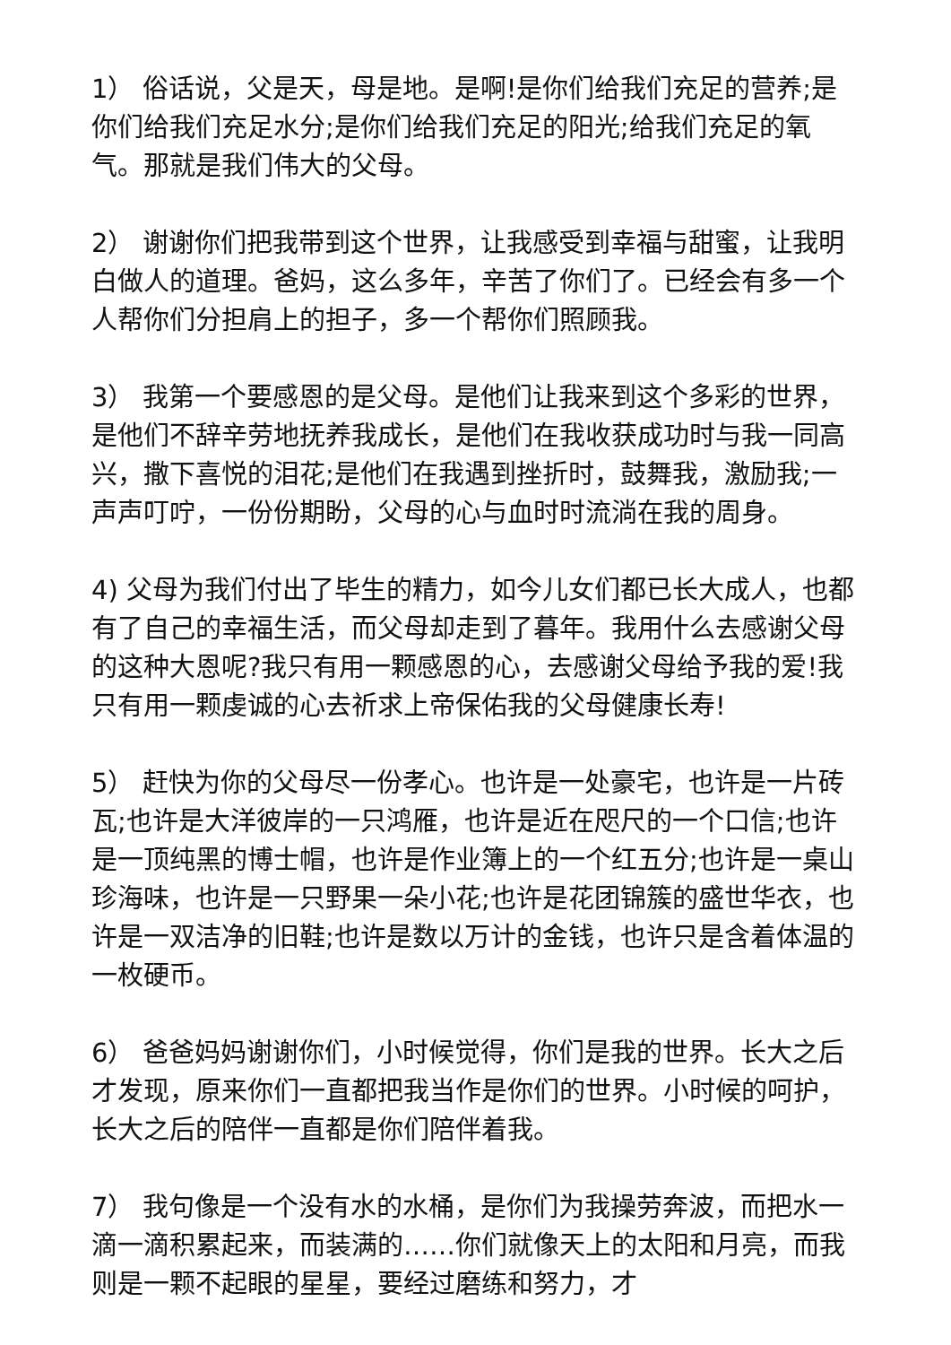1） 俗话说，父是天，母是地。是啊!是你们给我们充足的营养;是你们给我们充足水分;是你们给我们充足的阳光;给我们充足的氧气。那就是我们伟大的父母。
2） 谢谢你们把我带到这个世界，让我感受到幸福与甜蜜，让我明白做人的道理。爸妈，这么多年，辛苦了你们了。已经会有多一个人帮你们分担肩上的担子，多一个帮你们照顾我。
3） 我第一个要感恩的是父母。是他们让我来到这个多彩的世界，是他们不辞辛劳地抚养我成长，是他们在我收获成功时与我一同高兴，撒下喜悦的泪花;是他们在我遇到挫折时，鼓舞我，激励我;一声声叮咛，一份份期盼，父母的心与血时时流淌在我的周身。
4) 父母为我们付出了毕生的精力，如今儿女们都已长大成人，也都有了自己的幸福生活，而父母却走到了暮年。我用什么去感谢父母的这种大恩呢?我只有用一颗感恩的心，去感谢父母给予我的爱!我只有用一颗虔诚的心去祈求上帝保佑我的父母健康长寿!
5） 赶快为你的父母尽一份孝心。也许是一处豪宅，也许是一片砖瓦;也许是大洋彼岸的一只鸿雁，也许是近在咫尺的一个口信;也许是一顶纯黑的博士帽，也许是作业簿上的一个红五分;也许是一桌山珍海味，也许是一只野果一朵小花;也许是花团锦簇的盛世华衣，也许是一双洁净的旧鞋;也许是数以万计的金钱，也许只是含着体温的一枚硬币。
6） 爸爸妈妈谢谢你们，小时候觉得，你们是我的世界。长大之后才发现，原来你们一直都把我当作是你们的世界。小时候的呵护，长大之后的陪伴一直都是你们陪伴着我。
7） 我句像是一个没有水的水桶，是你们为我操劳奔波，而把水一滴一滴积累起来，而装满的……你们就像天上的太阳和月亮，而我则是一颗不起眼的星星，要经过磨练和努力，才